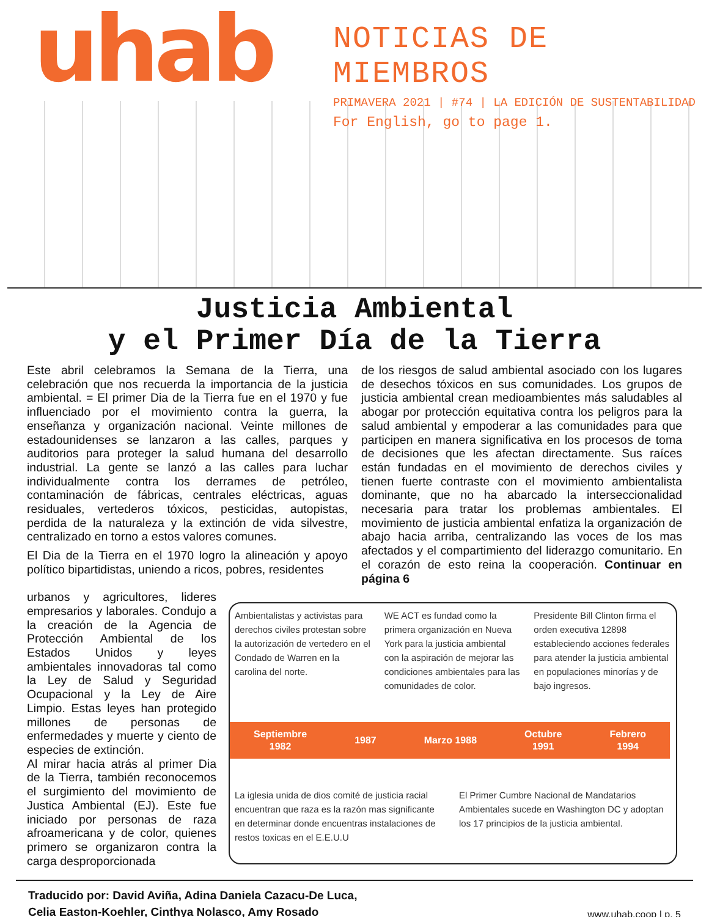uhab
NOTICIAS DE MIEMBROS
PRIMAVERA 2021 | #74 | LA EDICIÓN DE SUSTENTABILIDAD
For English, go to page 1.
Justicia Ambiental
y el Primer Día de la Tierra
Este abril celebramos la Semana de la Tierra, una celebración que nos recuerda la importancia de la justicia ambiental. = El primer Dia de la Tierra fue en el 1970 y fue influenciado por el movimiento contra la guerra, la enseñanza y organización nacional. Veinte millones de estadounidenses se lanzaron a las calles, parques y auditorios para proteger la salud humana del desarrollo industrial. La gente se lanzó a las calles para luchar individualmente contra los derrames de petróleo, contaminación de fábricas, centrales eléctricas, aguas residuales, vertederos tóxicos, pesticidas, autopistas, perdida de la naturaleza y la extinción de vida silvestre, centralizado en torno a estos valores comunes.
El Dia de la Tierra en el 1970 logro la alineación y apoyo político bipartidistas, uniendo a ricos, pobres, residentes
de los riesgos de salud ambiental asociado con los lugares de desechos tóxicos en sus comunidades. Los grupos de justicia ambiental crean medioambientes más saludables al abogar por protección equitativa contra los peligros para la salud ambiental y empoderar a las comunidades para que participen en manera significativa en los procesos de toma de decisiones que les afectan directamente. Sus raíces están fundadas en el movimiento de derechos civiles y tienen fuerte contraste con el movimiento ambientalista dominante, que no ha abarcado la interseccionalidad necesaria para tratar los problemas ambientales. El movimiento de justicia ambiental enfatiza la organización de abajo hacia arriba, centralizando las voces de los mas afectados y el compartimiento del liderazgo comunitario. En el corazón de esto reina la cooperación. Continuar en página 6
urbanos y agricultores, lideres empresarios y laborales. Condujo a la creación de la Agencia de Protección Ambiental de los Estados Unidos y leyes ambientales innovadoras tal como la Ley de Salud y Seguridad Ocupacional y la Ley de Aire Limpio. Estas leyes han protegido millones de personas de enfermedades y muerte y ciento de especies de extinción.
Al mirar hacia atrás al primer Dia de la Tierra, también reconocemos el surgimiento del movimiento de Justica Ambiental (EJ). Este fue iniciado por personas de raza afroamericana y de color, quienes primero se organizaron contra la carga desproporcionada
Ambientalistas y activistas para derechos civiles protestan sobre la autorización de vertedero en el Condado de Warren en la carolina del norte.
WE ACT es fundad como la primera organización en Nueva York para la justicia ambiental con la aspiración de mejorar las condiciones ambientales para las comunidades de color.
Presidente Bill Clinton firma el orden executiva 12898 estableciendo acciones federales para atender la justicia ambiental en populaciones minorías y de bajo ingresos.
Septiembre
1982 1987 Marzo 1988 Octubre
1991 Febrero
1994
La iglesia unida de dios comité de justicia racial encuentran que raza es la razón mas significante en determinar donde encuentras instalaciones de restos toxicas en el E.E.U.U
El Primer Cumbre Nacional de Mandatarios Ambientales sucede en Washington DC y adoptan los 17 principios de la justicia ambiental.
Traducido por: David Aviña, Adina Daniela Cazacu-De Luca,
Celia Easton-Koehler, Cinthya Nolasco, Amy Rosado www.uhab.coop | p. 5